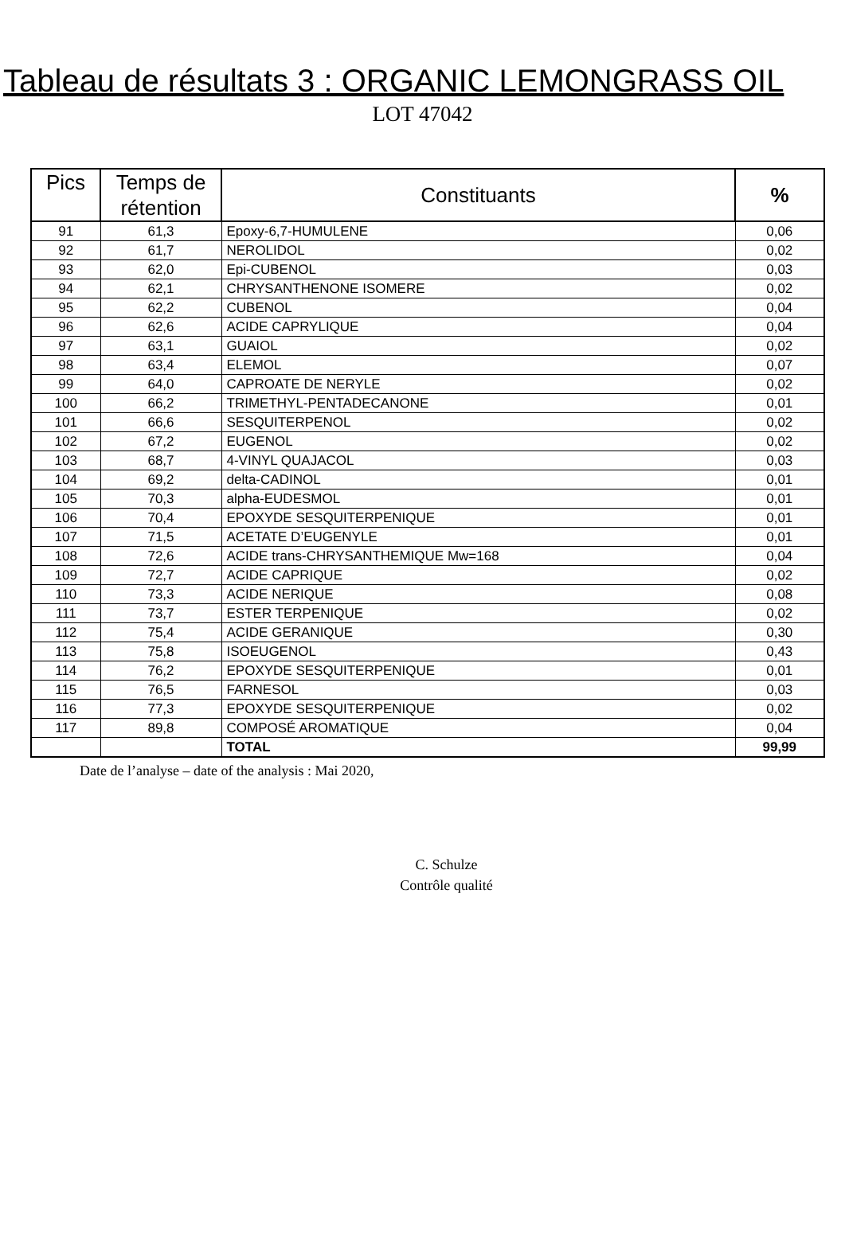Tableau de résultats 3 : ORGANIC LEMONGRASS OIL
LOT 47042
| Pics | Temps de rétention | Constituants | % |
| --- | --- | --- | --- |
| 91 | 61,3 | Epoxy-6,7-HUMULENE | 0,06 |
| 92 | 61,7 | NEROLIDOL | 0,02 |
| 93 | 62,0 | Epi-CUBENOL | 0,03 |
| 94 | 62,1 | CHRYSANTHENONE ISOMERE | 0,02 |
| 95 | 62,2 | CUBENOL | 0,04 |
| 96 | 62,6 | ACIDE CAPRYLIQUE | 0,04 |
| 97 | 63,1 | GUAIOL | 0,02 |
| 98 | 63,4 | ELEMOL | 0,07 |
| 99 | 64,0 | CAPROATE DE NERYLE | 0,02 |
| 100 | 66,2 | TRIMETHYL-PENTADECANONE | 0,01 |
| 101 | 66,6 | SESQUITERPENOL | 0,02 |
| 102 | 67,2 | EUGENOL | 0,02 |
| 103 | 68,7 | 4-VINYL QUAJACOL | 0,03 |
| 104 | 69,2 | delta-CADINOL | 0,01 |
| 105 | 70,3 | alpha-EUDESMOL | 0,01 |
| 106 | 70,4 | EPOXYDE SESQUITERPENIQUE | 0,01 |
| 107 | 71,5 | ACETATE D’EUGENYLE | 0,01 |
| 108 | 72,6 | ACIDE trans-CHRYSANTHEMIQUE Mw=168 | 0,04 |
| 109 | 72,7 | ACIDE CAPRIQUE | 0,02 |
| 110 | 73,3 | ACIDE NERIQUE | 0,08 |
| 111 | 73,7 | ESTER TERPENIQUE | 0,02 |
| 112 | 75,4 | ACIDE GERANIQUE | 0,30 |
| 113 | 75,8 | ISOEUGENOL | 0,43 |
| 114 | 76,2 | EPOXYDE SESQUITERPENIQUE | 0,01 |
| 115 | 76,5 | FARNESOL | 0,03 |
| 116 | 77,3 | EPOXYDE SESQUITERPENIQUE | 0,02 |
| 117 | 89,8 | COMPOSÉ AROMATIQUE | 0,04 |
| | | TOTAL | 99,99 |
Date de l’analyse – date of the analysis : Mai 2020,
C. Schulze
Contrôle qualité